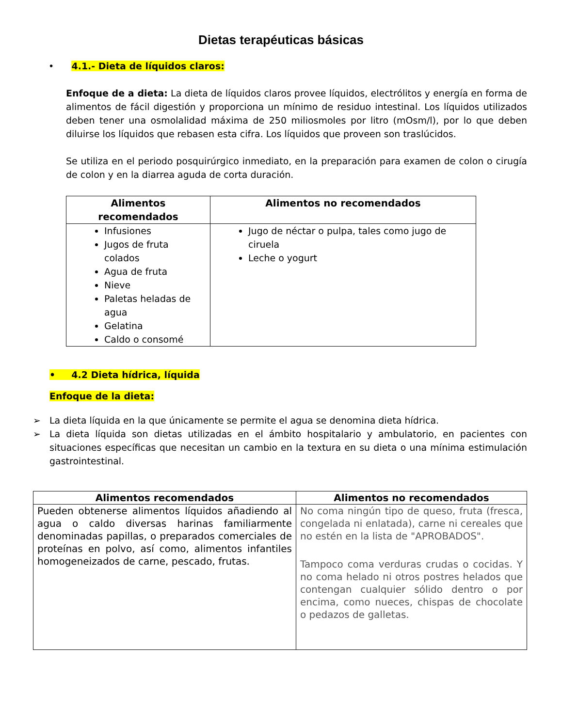Dietas terapéuticas básicas
• 4.1.- Dieta de líquidos claros:
Enfoque de a dieta: La dieta de líquidos claros provee líquidos, electrólitos y energía en forma de alimentos de fácil digestión y proporciona un mínimo de residuo intestinal. Los líquidos utilizados deben tener una osmolalidad máxima de 250 miliosmoles por litro (mOsm/l), por lo que deben diluirse los líquidos que rebasen esta cifra. Los líquidos que proveen son traslúcidos.
Se utiliza en el periodo posquirúrgico inmediato, en la preparación para examen de colon o cirugía de colon y en la diarrea aguda de corta duración.
| Alimentos recomendados | Alimentos no recomendados |
| --- | --- |
| Infusiones Jugos de fruta colados Agua de fruta Nieve Paletas heladas de agua Gelatina Caldo o consomé | Jugo de néctar o pulpa, tales como jugo de ciruela Leche o yogurt |
• 4.2 Dieta hídrica, líquida
Enfoque de la dieta:
➢ La dieta líquida en la que únicamente se permite el agua se denomina dieta hídrica.
➢ La dieta líquida son dietas utilizadas en el ámbito hospitalario y ambulatorio, en pacientes con situaciones específicas que necesitan un cambio en la textura en su dieta o una mínima estimulación gastrointestinal.
| Alimentos recomendados | Alimentos no recomendados |
| --- | --- |
| Pueden obtenerse alimentos líquidos añadiendo al agua o caldo diversas harinas familiarmente denominadas papillas, o preparados comerciales de proteínas en polvo, así como, alimentos infantiles homogeneizados de carne, pescado, frutas. | No coma ningún tipo de queso, fruta (fresca, congelada ni enlatada), carne ni cereales que no estén en la lista de "APROBADOS". Tampoco coma verduras crudas o cocidas. Y no coma helado ni otros postres helados que contengan cualquier sólido dentro o por encima, como nueces, chispas de chocolate o pedazos de galletas. |